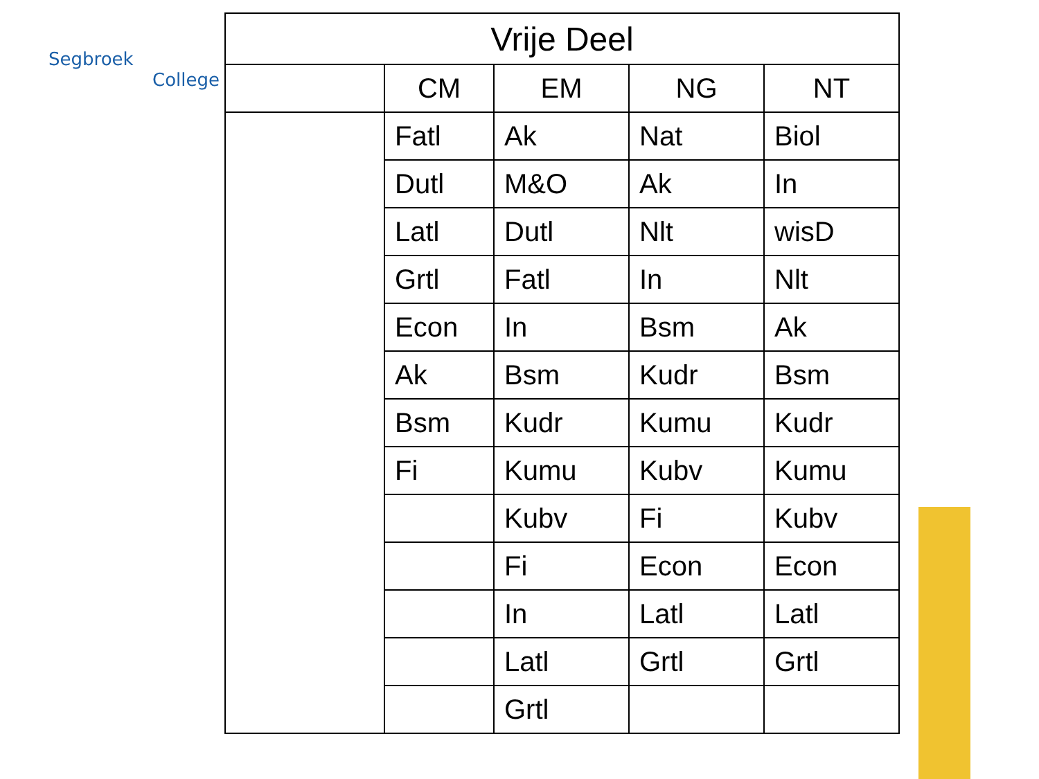Segbroek
College
| Vrije Deel | | | | |
| --- | --- | --- | --- | --- |
| | CM | EM | NG | NT |
| | Fatl | Ak | Nat | Biol |
| | Dutl | M&O | Ak | In |
| | Latl | Dutl | Nlt | wisD |
| | Grtl | Fatl | In | Nlt |
| | Econ | In | Bsm | Ak |
| | Ak | Bsm | Kudr | Bsm |
| | Bsm | Kudr | Kumu | Kudr |
| | Fi | Kumu | Kubv | Kumu |
| | | Kubv | Fi | Kubv |
| | | Fi | Econ | Econ |
| | | In | Latl | Latl |
| | | Latl | Grtl | Grtl |
| | | Grtl | | |